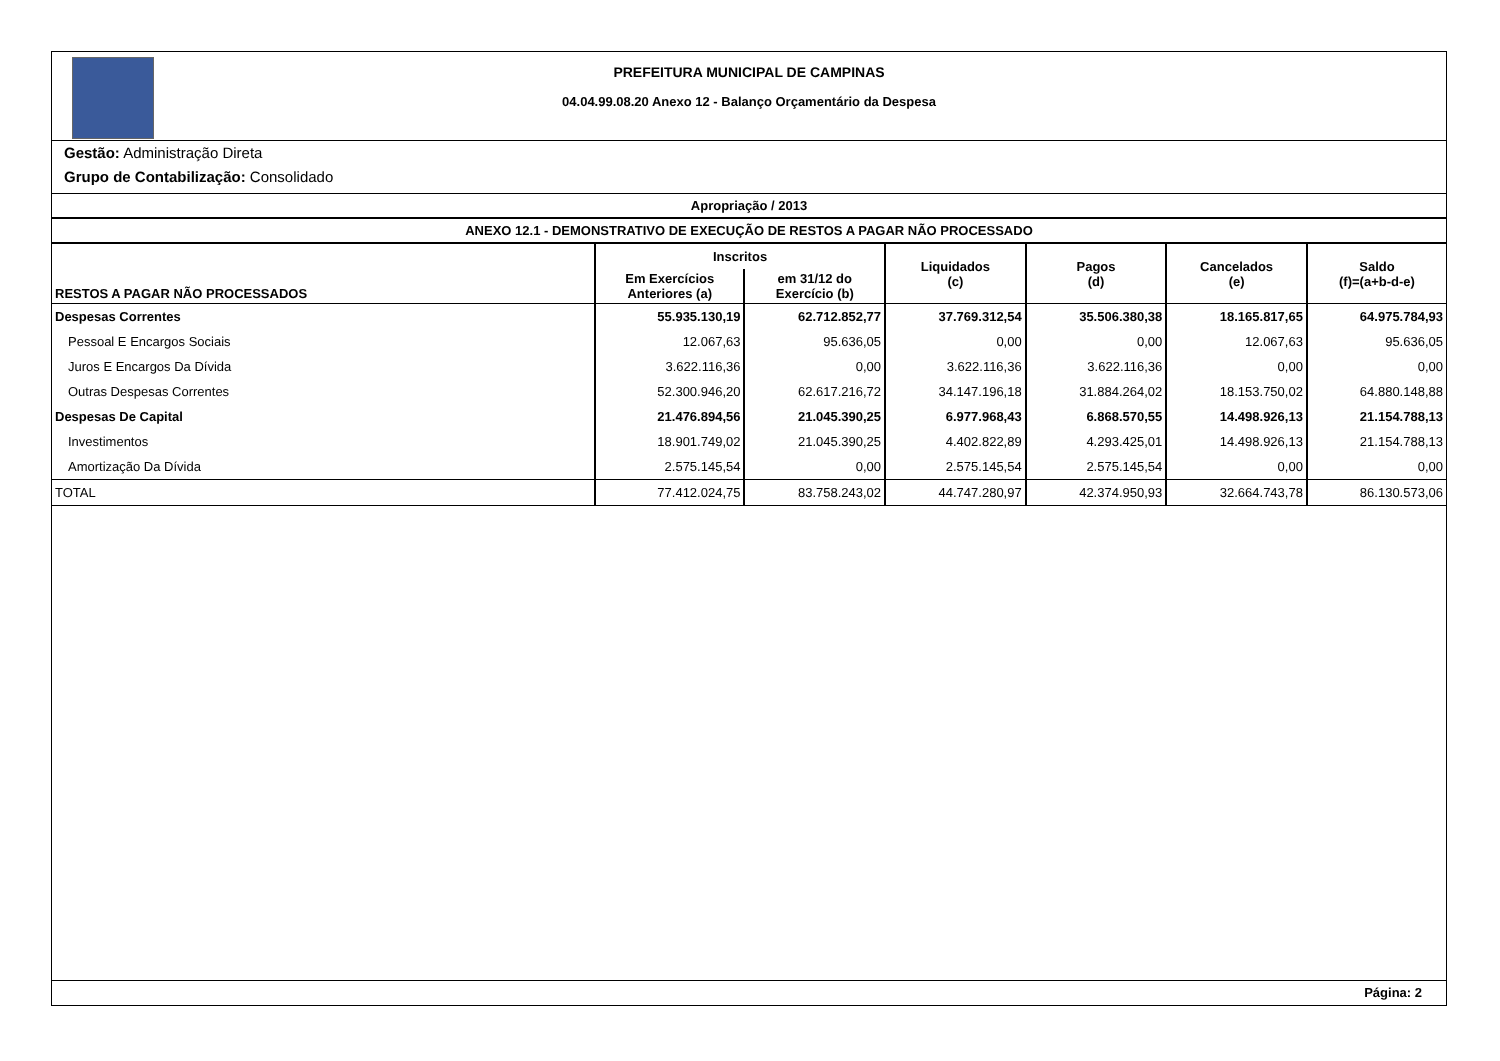PREFEITURA MUNICIPAL DE CAMPINAS
04.04.99.08.20 Anexo 12 - Balanço Orçamentário da Despesa
Gestão: Administração Direta
Grupo de Contabilização: Consolidado
Apropriação / 2013
ANEXO 12.1 - DEMONSTRATIVO DE EXECUÇÃO DE RESTOS A PAGAR NÃO PROCESSADO
| RESTOS A PAGAR NÃO PROCESSADOS | Inscritos | | Liquidados (c) | Pagos (d) | Cancelados (e) | Saldo (f)=(a+b-d-e) |
| --- | --- | --- | --- | --- | --- | --- |
| | Em Exercícios Anteriores (a) | em 31/12 do Exercício (b) | | | | |
| Despesas Correntes | 55.935.130,19 | 62.712.852,77 | 37.769.312,54 | 35.506.380,38 | 18.165.817,65 | 64.975.784,93 |
| Pessoal E Encargos Sociais | 12.067,63 | 95.636,05 | 0,00 | 0,00 | 12.067,63 | 95.636,05 |
| Juros E Encargos Da Dívida | 3.622.116,36 | 0,00 | 3.622.116,36 | 3.622.116,36 | 0,00 | 0,00 |
| Outras Despesas Correntes | 52.300.946,20 | 62.617.216,72 | 34.147.196,18 | 31.884.264,02 | 18.153.750,02 | 64.880.148,88 |
| Despesas De Capital | 21.476.894,56 | 21.045.390,25 | 6.977.968,43 | 6.868.570,55 | 14.498.926,13 | 21.154.788,13 |
| Investimentos | 18.901.749,02 | 21.045.390,25 | 4.402.822,89 | 4.293.425,01 | 14.498.926,13 | 21.154.788,13 |
| Amortização Da Dívida | 2.575.145,54 | 0,00 | 2.575.145,54 | 2.575.145,54 | 0,00 | 0,00 |
| TOTAL | 77.412.024,75 | 83.758.243,02 | 44.747.280,97 | 42.374.950,93 | 32.664.743,78 | 86.130.573,06 |
Página: 2